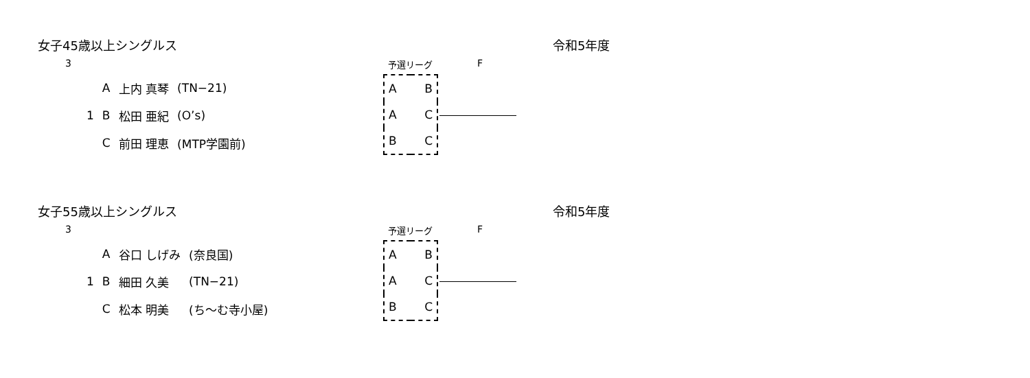女子45歳以上シングルス 令和5年度
3 予選リーグ F
| | A | 上内 真琴 | (TN−21) |
| 1 | B | 松田 亜紀 | (O’s) |
| | C | 前田 理恵 | (MTP学園前) |
| A | B |
| A | C |
| B | C |
女子55歳以上シングルス 令和5年度
3 予選リーグ F
| | A | 谷口 しげみ | (奈良国) |
| 1 | B | 細田 久美 | (TN−21) |
| | C | 松本 明美 | (ち～む寺小屋) |
| A | B |
| A | C |
| B | C |